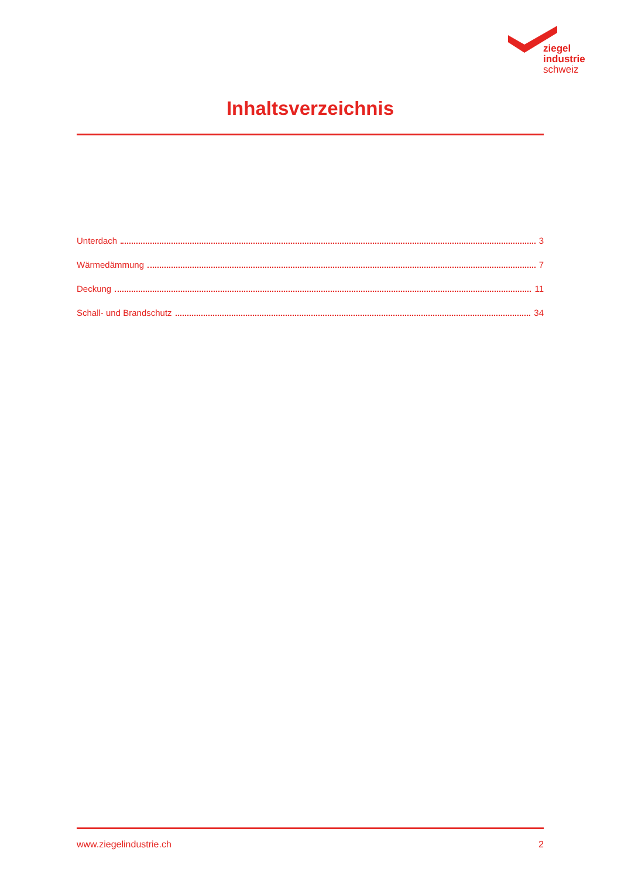ziegel
industrie
schweiz
Inhaltsverzeichnis
Unterdach 3
Wärmedämmung 7
Deckung 11
Schall- und Brandschutz 34
www.ziegelindustrie.ch 2